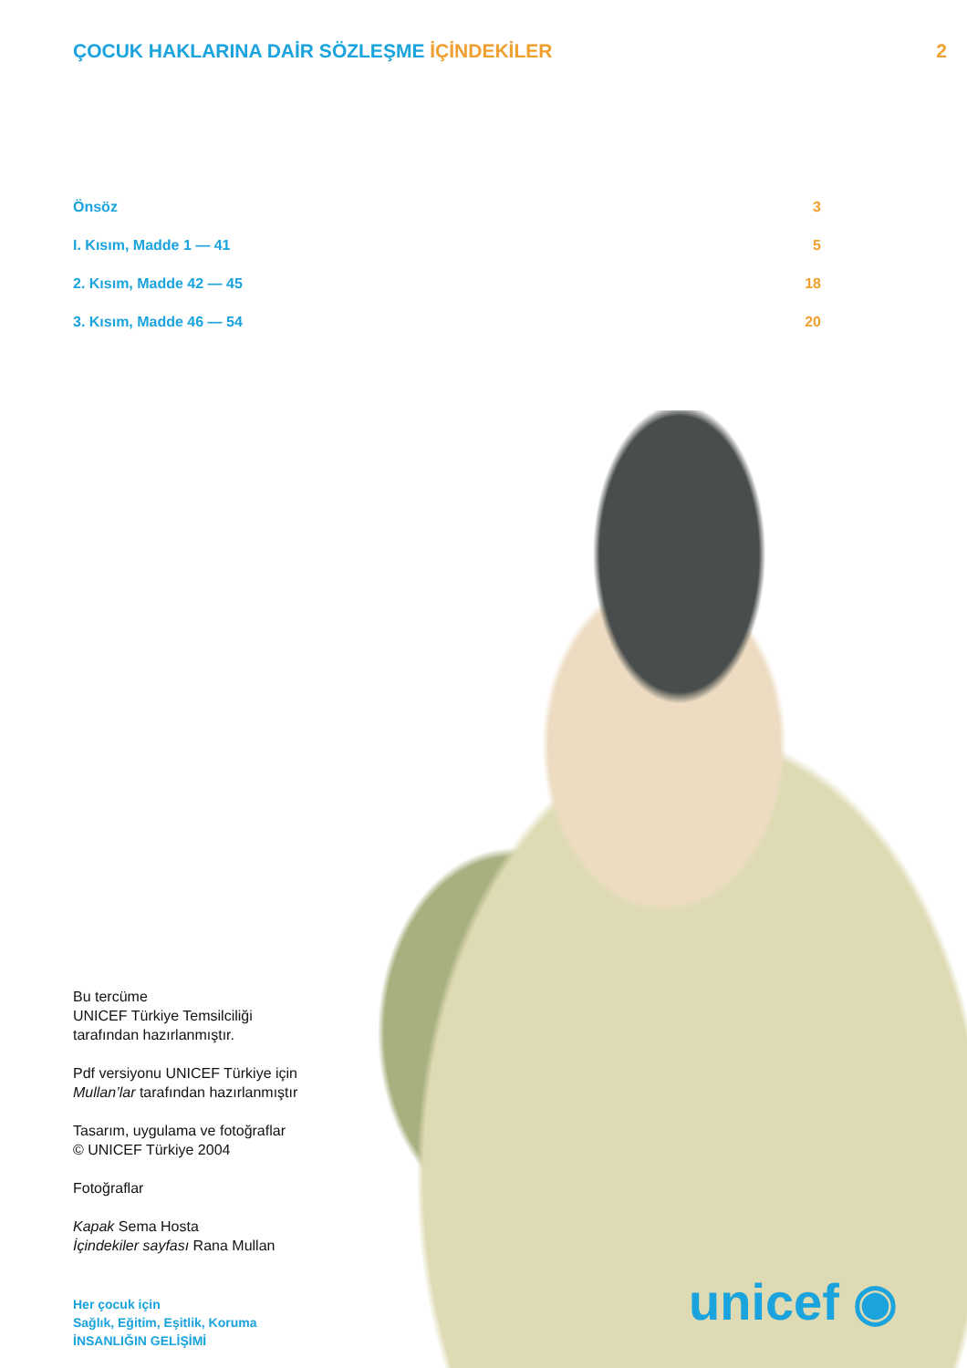ÇOCUK HAKLARINA DAİR SÖZLEŞME İÇİNDEKİLER 2
Önsöz 3
I. Kısım, Madde 1 — 41 5
2. Kısım, Madde 42 — 45 18
3. Kısım, Madde 46 — 54 20
Bu tercüme
UNICEF Türkiye Temsilciliği
tarafından hazırlanmıştır.
Pdf versiyonu UNICEF Türkiye için
Mullan’lar tarafından hazırlanmıştır
Tasarım, uygulama ve fotoğraflar
© UNICEF Türkiye 2004
Fotoğraflar
Kapak Sema Hosta
İçindekiler sayfası Rana Mullan
Her çocuk için
Sağlık, Eğitim, Eşitlik, Koruma
İNSANLIĞIN GELİŞİMİ
unicef ◉